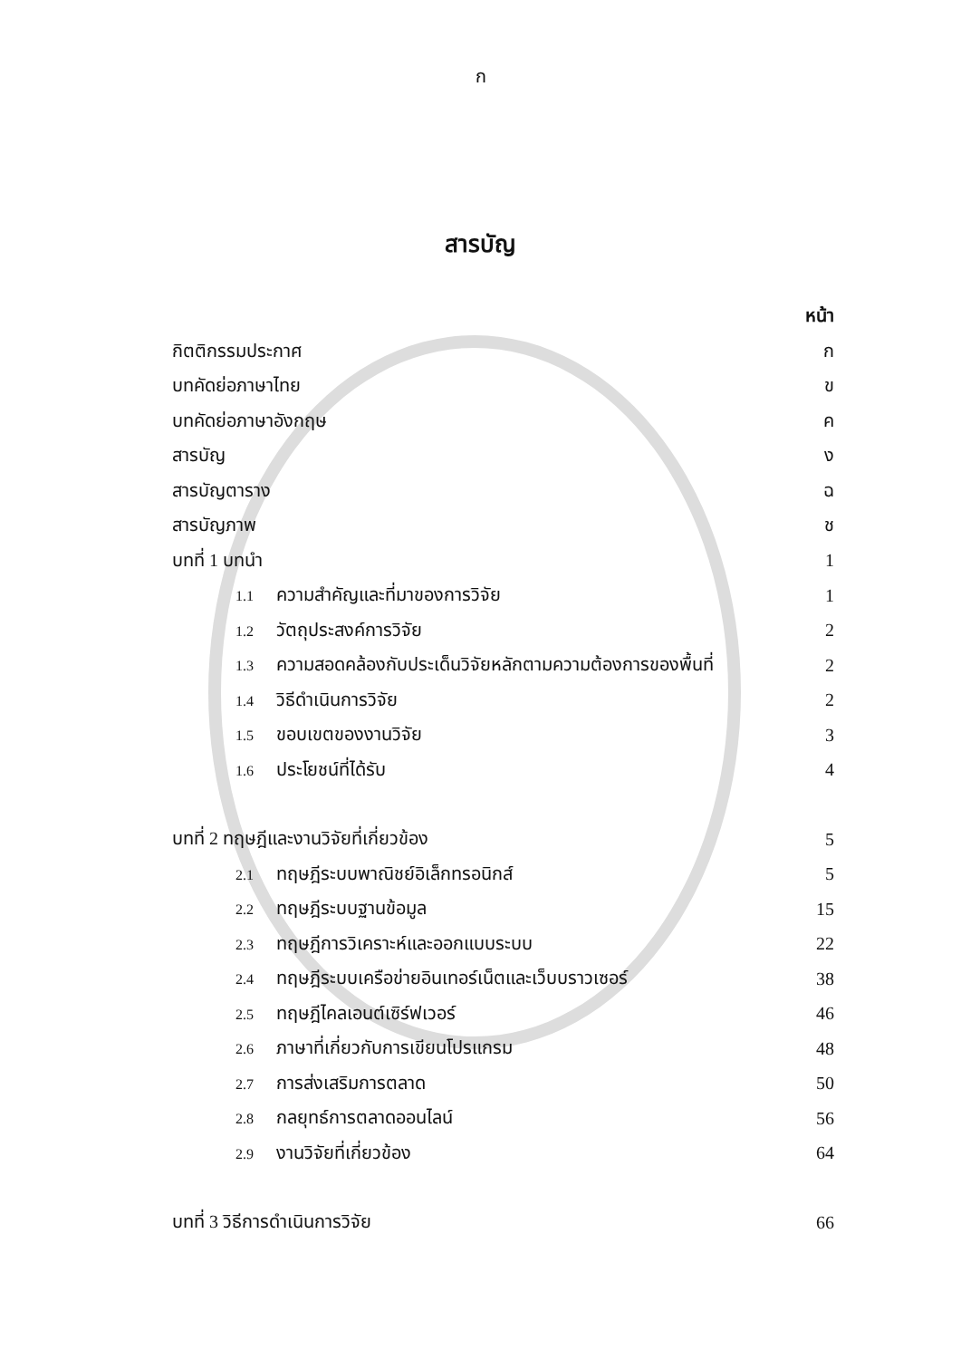ก
สารบัญ
หน้า
กิตติกรรมประกาศ ก
บทคัดย่อภาษาไทย ข
บทคัดย่อภาษาอังกฤษ ค
สารบัญ ง
สารบัญตาราง ฉ
สารบัญภาพ ช
บทที่ 1 บทนำ 1
1.1 ความสำคัญและที่มาของการวิจัย 1
1.2 วัตถุประสงค์การวิจัย 2
1.3 ความสอดคล้องกับประเด็นวิจัยหลักตามความต้องการของพื้นที่ 2
1.4 วิธีดำเนินการวิจัย 2
1.5 ขอบเขตของงานวิจัย 3
1.6 ประโยชน์ที่ได้รับ 4
บทที่ 2 ทฤษฎีและงานวิจัยที่เกี่ยวข้อง 5
2.1 ทฤษฎีระบบพาณิชย์อิเล็กทรอนิกส์ 5
2.2 ทฤษฎีระบบฐานข้อมูล 15
2.3 ทฤษฎีการวิเคราะห์และออกแบบระบบ 22
2.4 ทฤษฎีระบบเครือข่ายอินเทอร์เน็ตและเว็บบราวเซอร์ 38
2.5 ทฤษฎีไคลเอนต์เซิร์ฟเวอร์ 46
2.6 ภาษาที่เกี่ยวกับการเขียนโปรแกรม 48
2.7 การส่งเสริมการตลาด 50
2.8 กลยุทธ์การตลาดออนไลน์ 56
2.9 งานวิจัยที่เกี่ยวข้อง 64
บทที่ 3 วิธีการดำเนินการวิจัย 66